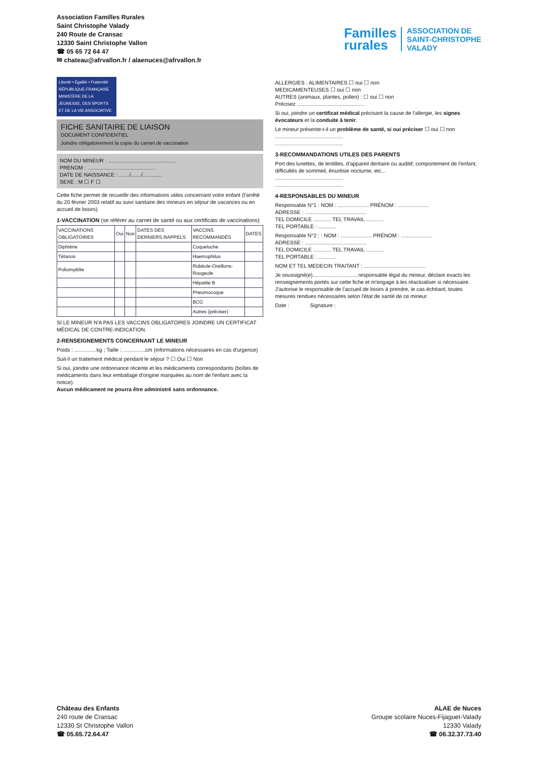Association Familles Rurales
Saint Christophe Valady
240 Route de Cransac
12330 Saint Christophe Vallon
☎ 05 65 72 64 47
✉ chateau@afrvallon.fr / alaenuces@afrvallon.fr
Familles
rurales
ASSOCIATION DE
SAINT-CHRISTOPHE
VALADY
Liberté • Égalité • Fraternité
RÉPUBLIQUE FRANÇAISE
MINISTÈRE DE LA JEUNESSE, DES SPORTS ET DE LA VIE ASSOCIATIVE
FICHE SANITAIRE DE LIAISON
DOCUMENT CONFIDENTIEL
Joindre obligatoirement la copie du carnet de vaccination
NOM DU MINEUR : ..............................................
PRENOM : ..............................................
DATE DE NAISSANCE : ......./......./.............
SEXE : M ☐ F ☐
Cette fiche permet de recueillir des informations utiles concernant votre enfant (l'arrêté du 20 février 2003 relatif au suivi sanitaire des mineurs en séjour de vacances ou en accueil de loisirs).
1-VACCINATION (se référer au carnet de santé ou aux certificats de vaccinations)
| VACCINATIONS OBLIGATOIRES | Oui | Non | DATES DES DERNIERS RAPPELS | VACCINS RECOMMANDÉS | DATES |
| --- | --- | --- | --- | --- | --- |
| Diphtérie | | | | Coqueluche | |
| Tétanos | | | | Haemophilus | |
| Poliomyélite | | | | Rubéole-Oreillons-Rougeole | |
| | | | | Hépatite B | |
| | | | | Pneumocoque | |
| | | | | BCG | |
| | | | | Autres (préciser) | |
SI LE MINEUR N'A PAS LES VACCINS OBLIGATOIRES JOINDRE UN CERTIFICAT MÉDICAL DE CONTRE-INDICATION.
2-RENSEIGNEMENTS CONCERNANT LE MINEUR
Poids : ...............kg ; Taille : ...............cm (informations nécessaires en cas d'urgence)
Suit-il un traitement médical pendant le séjour ? ☐ Oui ☐ Non
Si oui, joindre une ordonnance récente et les médicaments correspondants (boîtes de médicaments dans leur emballage d'origine marquées au nom de l'enfant avec la notice).
Aucun médicament ne pourra être administré sans ordonnance.
ALLERGIES : ALIMENTAIRES ☐ oui ☐ non
MEDICAMENTEUSES ☐ oui ☐ non
AUTRES (animaux, plantes, pollen) : ☐ oui ☐ non
Précisez ..............................................
Si oui, joindre un certificat médical précisant la cause de l'allergie, les signes évocateurs et la conduite à tenir.
Le mineur présente-t-il un problème de santé, si oui préciser ☐ oui ☐ non
..............................................
..............................................
3-RECOMMANDATIONS UTILES DES PARENTS
Port des lunettes, de lentilles, d'appareil dentaire ou auditif, comportement de l'enfant, difficultés de sommeil, énurésie nocturne, etc...
..............................................
..............................................
4-RESPONSABLES DU MINEUR
Responsable N°1 : NOM : ..................... PRÉNOM : .....................
ADRESSE : ..........................................
TEL DOMICILE ............ TEL TRAVAIL ............
TEL PORTABLE : ............
Responsable N°2 : : NOM : ..................... PRÉNOM : .....................
ADRESSE : ..........................................
TEL DOMICILE ............ TEL TRAVAIL ............
TEL PORTABLE : ............
NOM ET TEL MEDECIN TRAITANT : ..........................................
Je soussigné(e)............................., responsable légal du mineur, déclare exacts les renseignements portés sur cette fiche et m'engage à les réactualiser si nécessaire. J'autorise le responsable de l'accueil de loisirs à prendre, le cas échéant, toutes mesures rendues nécessaires selon l'état de santé de ce mineur.
Date : Signature :
Château des Enfants
240 route de Cransac
12330 St Christophe Vallon
☎ 05.65.72.64.47
ALAE de Nuces
Groupe scolaire Nuces-Fijaguet-Valady
12330 Valady
☎ 06.32.37.73.40